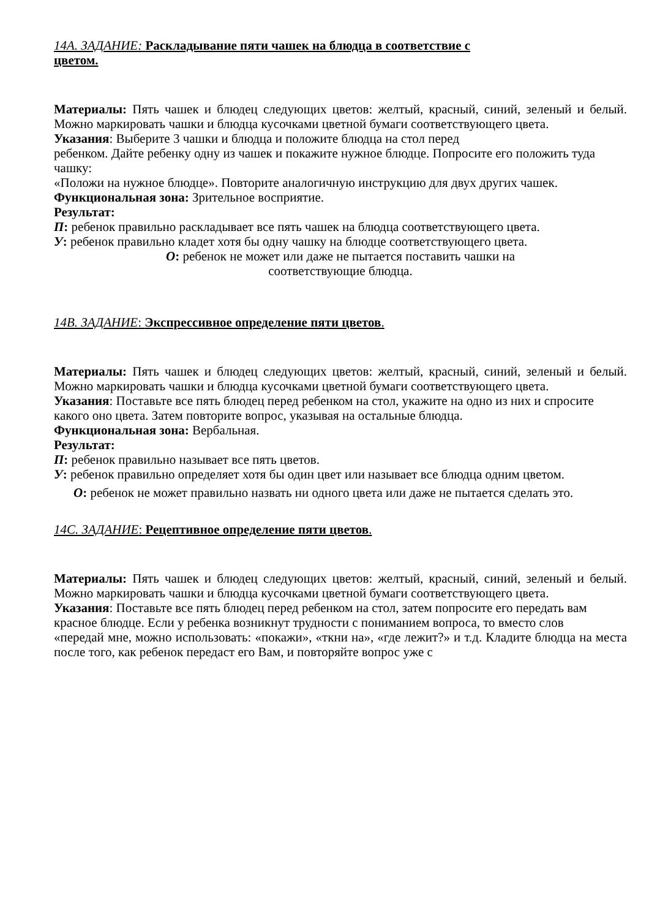14A. ЗАДАНИЕ: Раскладывание пяти чашек на блюдца в соответствие с
цветом.
Материалы: Пять чашек и блюдец следующих цветов: желтый, красный, синий, зеленый и белый. Можно маркировать чашки и блюдца кусочками цветной бумаги соответствующего цвета.
Указания: Выберите 3 чашки и блюдца и положите блюдца на стол перед
ребенком. Дайте ребенку одну из чашек и покажите нужное блюдце. Попросите его положить туда чашку:
«Положи на нужное блюдце». Повторите аналогичную инструкцию для двух других чашек.
Функциональная зона: Зрительное восприятие.
Результат:
П: ребенок правильно раскладывает все пять чашек на блюдца соответствующего цвета.
У: ребенок правильно кладет хотя бы одну чашку на блюдце соответствующего цвета.
О: ребенок не может или даже не пытается поставить чашки на
соответствующие блюдца.
14B. ЗАДАНИЕ: Экспрессивное определение пяти цветов.
Материалы: Пять чашек и блюдец следующих цветов: желтый, красный, синий, зеленый и белый. Можно маркировать чашки и блюдца кусочками цветной бумаги соответствующего цвета.
Указания: Поставьте все пять блюдец перед ребенком на стол, укажите на одно из них и спросите какого оно цвета. Затем повторите вопрос, указывая на остальные блюдца.
Функциональная зона: Вербальная.
Результат:
П: ребенок правильно называет все пять цветов.
У: ребенок правильно определяет хотя бы один цвет или называет все блюдца одним цветом.
О: ребенок не может правильно назвать ни одного цвета или даже не пытается сделать это.
14C. ЗАДАНИЕ: Рецептивное определение пяти цветов.
Материалы: Пять чашек и блюдец следующих цветов: желтый, красный, синий, зеленый и белый. Можно маркировать чашки и блюдца кусочками цветной бумаги соответствующего цвета.
Указания: Поставьте все пять блюдец перед ребенком на стол, затем попросите его передать вам красное блюдце. Если у ребенка возникнут трудности с пониманием вопроса, то вместо слов
«передай мне, можно использовать: «покажи», «ткни на», «где лежит?» и т.д. Кладите блюдца на места после того, как ребенок передаст его Вам, и повторяйте вопрос уже с